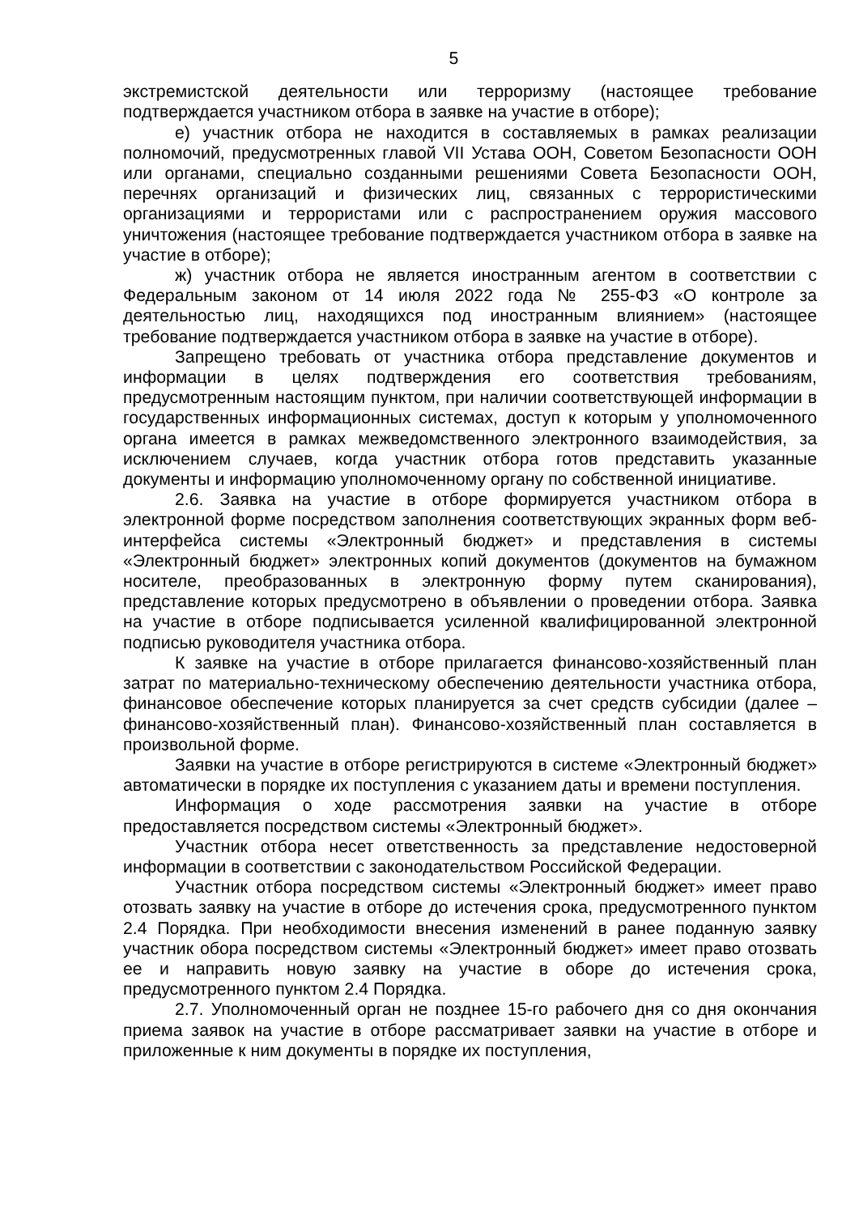5
экстремистской деятельности или терроризму (настоящее требование подтверждается участником отбора в заявке на участие в отборе);
е) участник отбора не находится в составляемых в рамках реализации полномочий, предусмотренных главой VII Устава ООН, Советом Безопасности ООН или органами, специально созданными решениями Совета Безопасности ООН, перечнях организаций и физических лиц, связанных с террористическими организациями и террористами или с распространением оружия массового уничтожения (настоящее требование подтверждается участником отбора в заявке на участие в отборе);
ж) участник отбора не является иностранным агентом в соответствии с Федеральным законом от 14 июля 2022 года № 255-ФЗ «О контроле за деятельностью лиц, находящихся под иностранным влиянием» (настоящее требование подтверждается участником отбора в заявке на участие в отборе).
Запрещено требовать от участника отбора представление документов и информации в целях подтверждения его соответствия требованиям, предусмотренным настоящим пунктом, при наличии соответствующей информации в государственных информационных системах, доступ к которым у уполномоченного органа имеется в рамках межведомственного электронного взаимодействия, за исключением случаев, когда участник отбора готов представить указанные документы и информацию уполномоченному органу по собственной инициативе.
2.6. Заявка на участие в отборе формируется участником отбора в электронной форме посредством заполнения соответствующих экранных форм веб-интерфейса системы «Электронный бюджет» и представления в системы «Электронный бюджет» электронных копий документов (документов на бумажном носителе, преобразованных в электронную форму путем сканирования), представление которых предусмотрено в объявлении о проведении отбора. Заявка на участие в отборе подписывается усиленной квалифицированной электронной подписью руководителя участника отбора.
К заявке на участие в отборе прилагается финансово-хозяйственный план затрат по материально-техническому обеспечению деятельности участника отбора, финансовое обеспечение которых планируется за счет средств субсидии (далее – финансово-хозяйственный план). Финансово-хозяйственный план составляется в произвольной форме.
Заявки на участие в отборе регистрируются в системе «Электронный бюджет» автоматически в порядке их поступления с указанием даты и времени поступления.
Информация о ходе рассмотрения заявки на участие в отборе предоставляется посредством системы «Электронный бюджет».
Участник отбора несет ответственность за представление недостоверной информации в соответствии с законодательством Российской Федерации.
Участник отбора посредством системы «Электронный бюджет» имеет право отозвать заявку на участие в отборе до истечения срока, предусмотренного пунктом 2.4 Порядка. При необходимости внесения изменений в ранее поданную заявку участник обора посредством системы «Электронный бюджет» имеет право отозвать ее и направить новую заявку на участие в оборе до истечения срока, предусмотренного пунктом 2.4 Порядка.
2.7. Уполномоченный орган не позднее 15-го рабочего дня со дня окончания приема заявок на участие в отборе рассматривает заявки на участие в отборе и приложенные к ним документы в порядке их поступления,